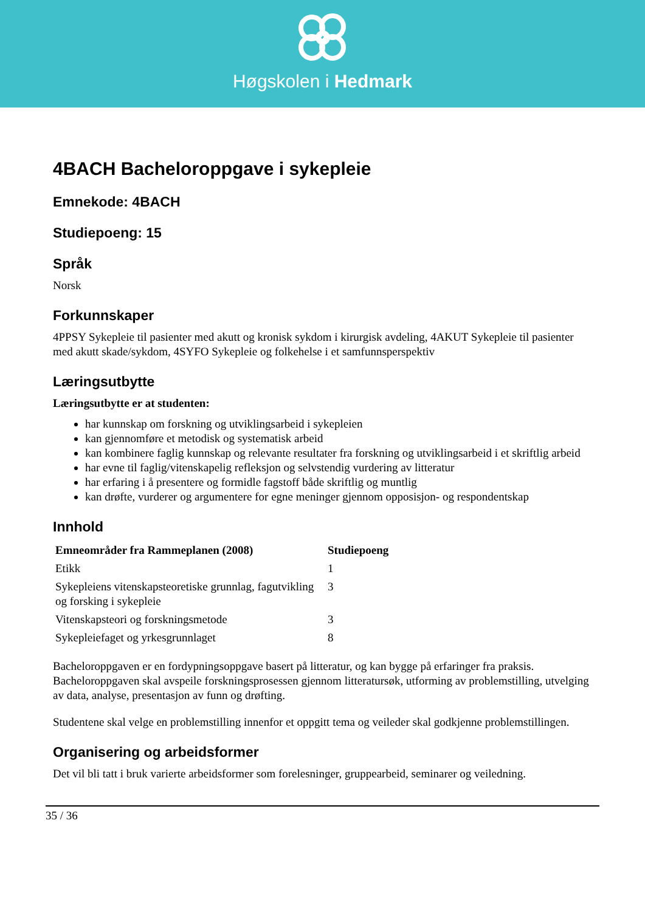Høgskolen i Hedmark
4BACH Bacheloroppgave i sykepleie
Emnekode: 4BACH
Studiepoeng: 15
Språk
Norsk
Forkunnskaper
4PPSY Sykepleie til pasienter med akutt og kronisk sykdom i kirurgisk avdeling, 4AKUT Sykepleie til pasienter med akutt skade/sykdom, 4SYFO Sykepleie og folkehelse i et samfunnsperspektiv
Læringsutbytte
Læringsutbytte er at studenten:
har kunnskap om forskning og utviklingsarbeid i sykepleien
kan gjennomføre et metodisk og systematisk arbeid
kan kombinere faglig kunnskap og relevante resultater fra forskning og utviklingsarbeid i et skriftlig arbeid
har evne til faglig/vitenskapelig refleksjon og selvstendig vurdering av litteratur
har erfaring i å presentere og formidle fagstoff både skriftlig og muntlig
kan drøfte, vurderer og argumentere for egne meninger gjennom opposisjon- og respondentskap
Innhold
| Emneområder fra Rammeplanen (2008) | Studiepoeng |
| --- | --- |
| Etikk | 1 |
| Sykepleiens vitenskapsteoretiske grunnlag, fagutvikling og forsking i sykepleie | 3 |
| Vitenskapsteori og forskningsmetode | 3 |
| Sykepleiefaget og yrkesgrunnlaget | 8 |
Bacheloroppgaven er en fordypningsoppgave basert på litteratur, og kan bygge på erfaringer fra praksis. Bacheloroppgaven skal avspeile forskningsprosessen gjennom litteratursøk, utforming av problemstilling, utvelging av data, analyse, presentasjon av funn og drøfting.
Studentene skal velge en problemstilling innenfor et oppgitt tema og veileder skal godkjenne problemstillingen.
Organisering og arbeidsformer
Det vil bli tatt i bruk varierte arbeidsformer som forelesninger, gruppearbeid, seminarer og veiledning.
35 / 36